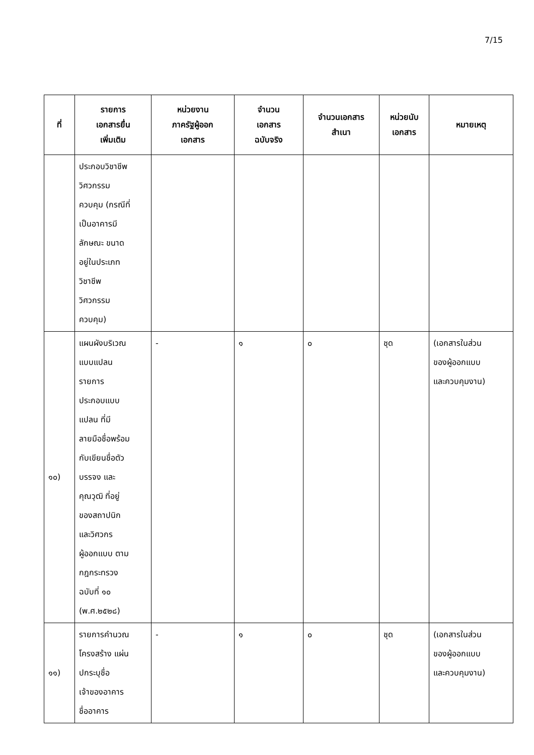7/15
| ที่ | รายการ เอกสารยื่น เพิ่มเติม | หน่วยงาน ภาครัฐผู้ออก เอกสาร | จำนวน เอกสาร ฉบับจริง | จำนวนเอกสาร สำเนา | หน่วยนับ เอกสาร | หมายเหตุ |
| --- | --- | --- | --- | --- | --- | --- |
| | ประกอบวิชาชีพ วิศวกรรม ควบคุม (กรณีที่ เป็นอาคารมี ลักษณะ ขนาด อยู่ในประเภท วิชาชีพ วิศวกรรม ควบคุม) | | | | | |
| ๑๐) | แผนผังบริเวณ แบบแปลน รายการ ประกอบแบบ แปลน ที่มี ลายมือชื่อพร้อม กับเขียนชื่อตัว บรรจง และ คุณวุฒิ ที่อยู่ ของสถาปนิก และวิศวกร ผู้ออกแบบ ตาม กฎกระทรวง ฉบับที่ ๑๐ (พ.ศ.๒๕๒๘) | - | ๑ | ๐ | ชุด | (เอกสารในส่วน ของผู้ออกแบบ และควบคุมงาน) |
| ๑๑) | รายการคำนวณ โครงสร้าง แผ่น ปกระบุชื่อ เจ้าของอาคาร ชื่ออาคาร | - | ๑ | ๐ | ชุด | (เอกสารในส่วน ของผู้ออกแบบ และควบคุมงาน) |